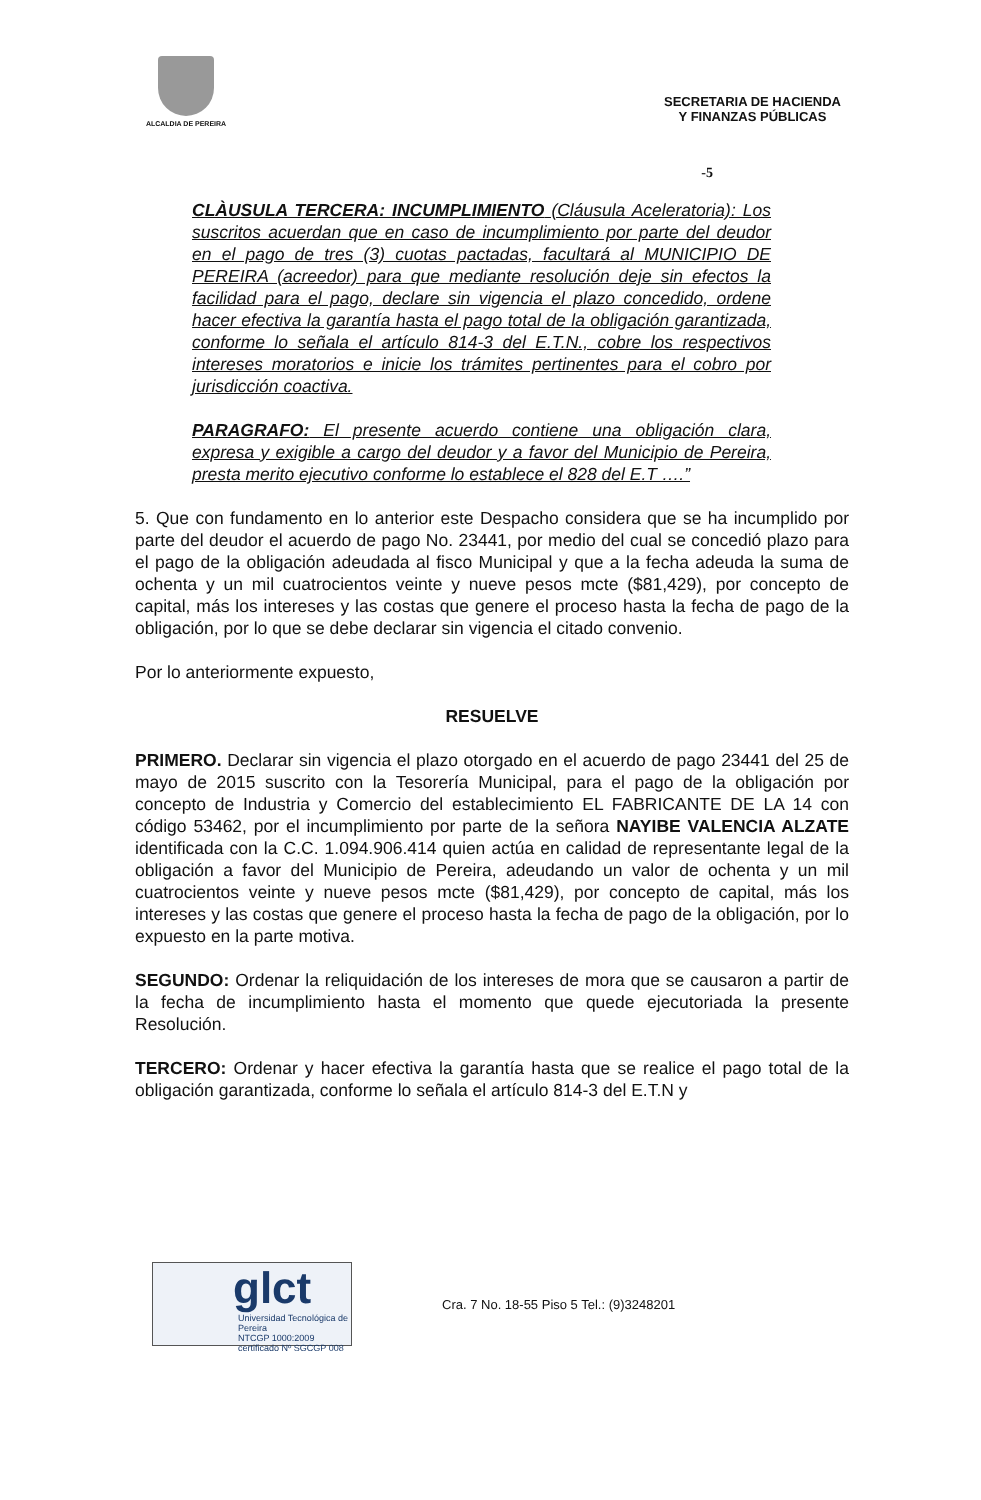ALCALDIA DE PEREIRA
SECRETARIA DE HACIENDA
Y FINANZAS PÚBLICAS
-5
CLÀUSULA TERCERA: INCUMPLIMIENTO (Cláusula Aceleratoria): Los suscritos acuerdan que en caso de incumplimiento por parte del deudor en el pago de tres (3) cuotas pactadas, facultará al MUNICIPIO DE PEREIRA (acreedor) para que mediante resolución deje sin efectos la facilidad para el pago, declare sin vigencia el plazo concedido, ordene hacer efectiva la garantía hasta el pago total de la obligación garantizada, conforme lo señala el artículo 814-3 del E.T.N., cobre los respectivos intereses moratorios e inicie los trámites pertinentes para el cobro por jurisdicción coactiva.
PARAGRAFO: El presente acuerdo contiene una obligación clara, expresa y exigible a cargo del deudor y a favor del Municipio de Pereira, presta merito ejecutivo conforme lo establece el 828 del E.T ….”
5. Que con fundamento en lo anterior este Despacho considera que se ha incumplido por parte del deudor el acuerdo de pago No. 23441, por medio del cual se concedió plazo para el pago de la obligación adeudada al fisco Municipal y que a la fecha adeuda la suma de ochenta y un mil cuatrocientos veinte y nueve pesos mcte ($81,429), por concepto de capital, más los intereses y las costas que genere el proceso hasta la fecha de pago de la obligación, por lo que se debe declarar sin vigencia el citado convenio.
Por lo anteriormente expuesto,
RESUELVE
PRIMERO. Declarar sin vigencia el plazo otorgado en el acuerdo de pago 23441 del 25 de mayo de 2015 suscrito con la Tesorería Municipal, para el pago de la obligación por concepto de Industria y Comercio del establecimiento EL FABRICANTE DE LA 14 con código 53462, por el incumplimiento por parte de la señora NAYIBE VALENCIA ALZATE identificada con la C.C. 1.094.906.414 quien actúa en calidad de representante legal de la obligación a favor del Municipio de Pereira, adeudando un valor de ochenta y un mil cuatrocientos veinte y nueve pesos mcte ($81,429), por concepto de capital, más los intereses y las costas que genere el proceso hasta la fecha de pago de la obligación, por lo expuesto en la parte motiva.
SEGUNDO: Ordenar la reliquidación de los intereses de mora que se causaron a partir de la fecha de incumplimiento hasta el momento que quede ejecutoriada la presente Resolución.
TERCERO: Ordenar y hacer efectiva la garantía hasta que se realice el pago total de la obligación garantizada, conforme lo señala el artículo 814-3 del E.T.N y
glct
Universidad Tecnológica de Pereira
NTCGP 1000:2009 certificado Nº SGCGP 008
Cra. 7 No. 18-55 Piso 5 Tel.: (9)3248201